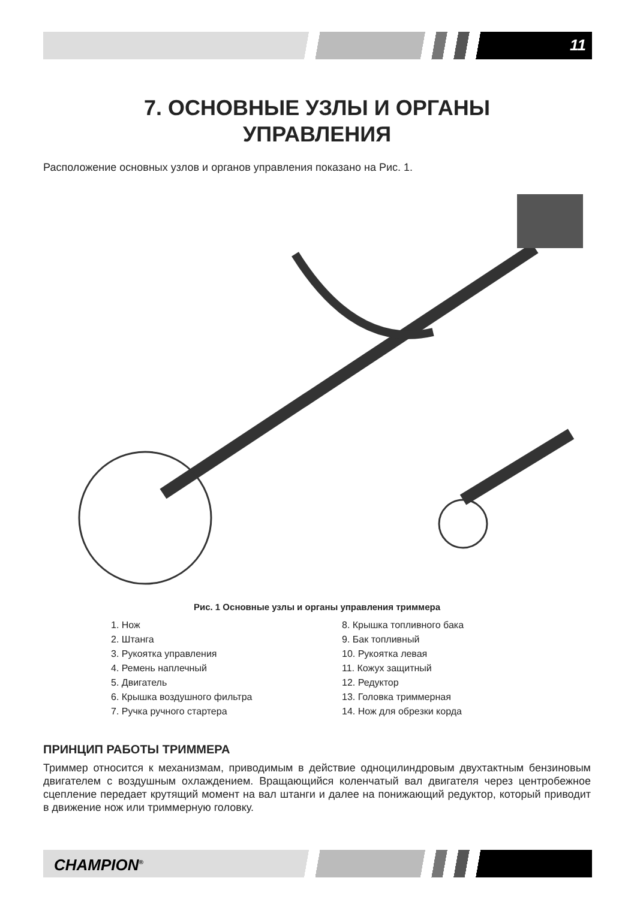11
7. ОСНОВНЫЕ УЗЛЫ И ОРГАНЫ
УПРАВЛЕНИЯ
Расположение основных узлов и органов управления показано на Рис. 1.
Рис. 1 Основные узлы и органы управления триммера
1. Нож
2. Штанга
3. Рукоятка управления
4. Ремень наплечный
5. Двигатель
6. Крышка воздушного фильтра
7. Ручка ручного стартера
8. Крышка топливного бака
9. Бак топливный
10. Рукоятка левая
11. Кожух защитный
12. Редуктор
13. Головка триммерная
14. Нож для обрезки корда
ПРИНЦИП РАБОТЫ ТРИММЕРА
Триммер относится к механизмам, приводимым в действие одноцилиндровым двухтактным бензиновым двигателем с воздушным охлаждением. Вращающийся коленчатый вал двигателя через центробежное сцепление передает крутящий момент на вал штанги и далее на понижающий редуктор, который приводит в движение нож или триммерную головку.
CHAMPION<sup>®</sup>